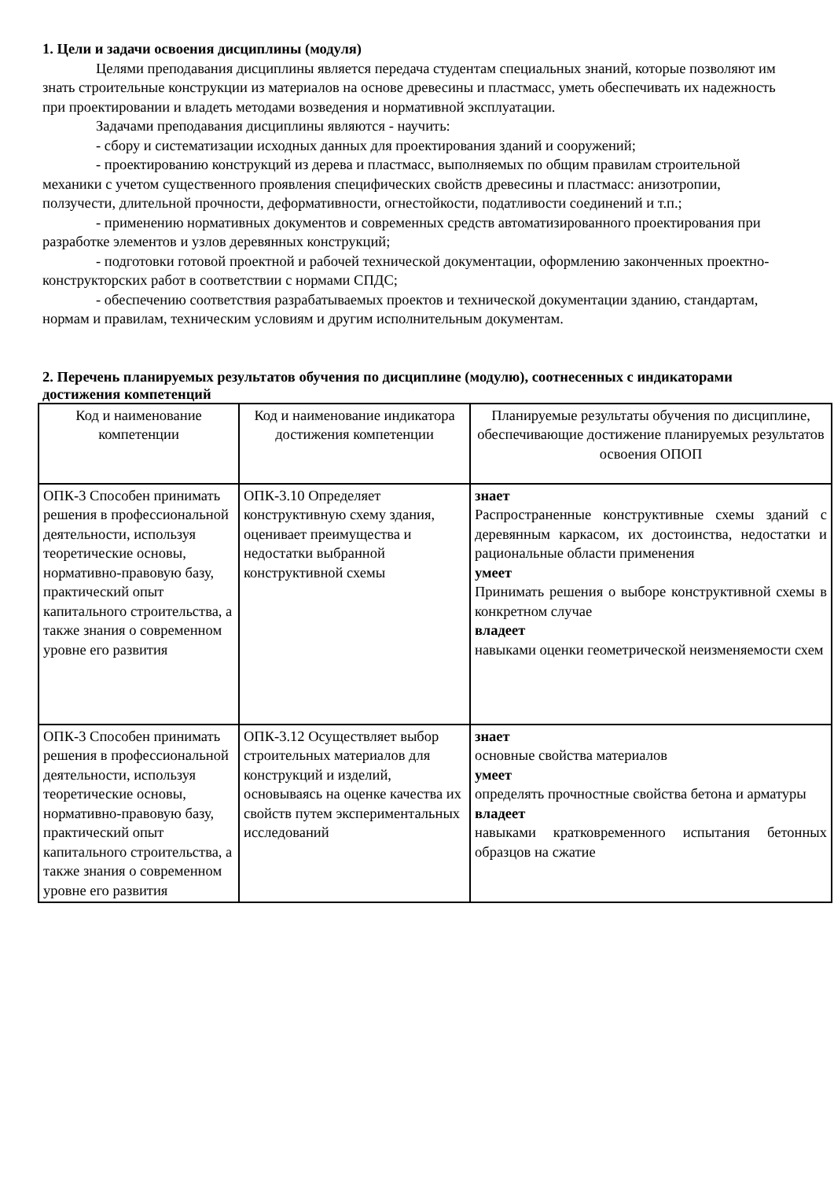1. Цели и задачи освоения дисциплины (модуля)
Целями преподавания дисциплины является передача студентам специальных знаний, которые позволяют им знать строительные конструкции из материалов на основе древесины и пластмасс, уметь обеспечивать их надежность при проектировании и владеть методами возведения и нормативной эксплуатации.
Задачами преподавания дисциплины являются - научить:
- сбору и систематизации исходных данных для проектирования зданий и сооружений;
- проектированию конструкций из дерева и пластмасс, выполняемых по общим правилам строительной механики с учетом существенного проявления специфических свойств древесины и пластмасс: анизотропии, ползучести, длительной прочности, деформативности, огнестойкости, податливости соединений и т.п.;
- применению нормативных документов и современных средств автоматизированного проектирования при разработке элементов и узлов деревянных конструкций;
- подготовки готовой проектной и рабочей технической документации, оформлению законченных проектно-конструкторских работ в соответствии с нормами СПДС;
- обеспечению соответствия разрабатываемых проектов и технической документации зданию, стандартам, нормам и правилам, техническим условиям и другим исполнительным документам.
2. Перечень планируемых результатов обучения по дисциплине (модулю), соотнесенных с индикаторами достижения компетенций
| Код и наименование компетенции | Код и наименование индикатора достижения компетенции | Планируемые результаты обучения по дисциплине, обеспечивающие достижение планируемых результатов освоения ОПОП |
| --- | --- | --- |
| ОПК-3 Способен принимать решения в профессиональной деятельности, используя теоретические основы, нормативно-правовую базу, практический опыт капитального строительства, а также знания о современном уровне его развития | ОПК-3.10 Определяет конструктивную схему здания, оценивает преимущества и недостатки выбранной конструктивной схемы | знает Распространенные конструктивные схемы зданий с деревянным каркасом, их достоинства, недостатки и рациональные области применения умеет Принимать решения о выборе конструктивной схемы в конкретном случае владеет навыками оценки геометрической неизменяемости схем |
| ОПК-3 Способен принимать решения в профессиональной деятельности, используя теоретические основы, нормативно-правовую базу, практический опыт капитального строительства, а также знания о современном уровне его развития | ОПК-3.12 Осуществляет выбор строительных материалов для конструкций и изделий, основываясь на оценке качества их свойств путем экспериментальных исследований | знает основные свойства материалов умеет определять прочностные свойства бетона и арматуры владеет навыками кратковременного испытания бетонных образцов на сжатие |